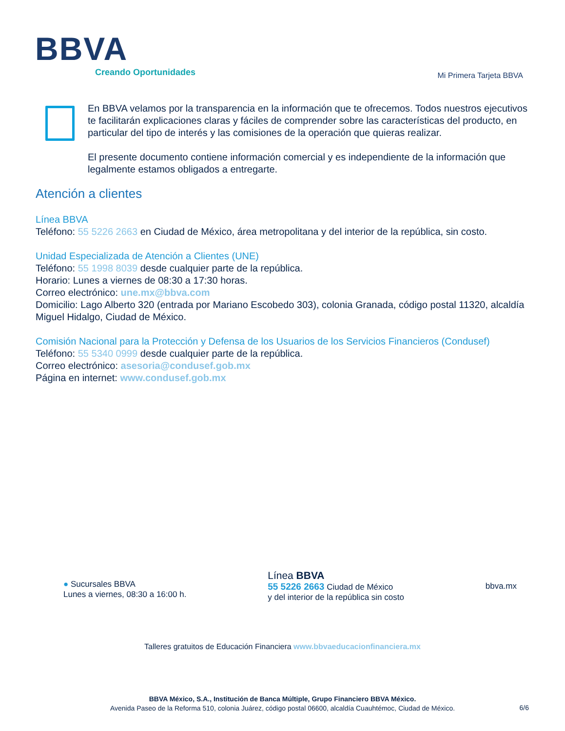BBVA
Creando Oportunidades
Mi Primera Tarjeta BBVA
En BBVA velamos por la transparencia en la información que te ofrecemos. Todos nuestros ejecutivos te facilitarán explicaciones claras y fáciles de comprender sobre las características del producto, en particular del tipo de interés y las comisiones de la operación que quieras realizar.
El presente documento contiene información comercial y es independiente de la información que legalmente estamos obligados a entregarte.
Atención a clientes
Línea BBVA
Teléfono: 55 5226 2663 en Ciudad de México, área metropolitana y del interior de la república, sin costo.
Unidad Especializada de Atención a Clientes (UNE)
Teléfono: 55 1998 8039 desde cualquier parte de la república.
Horario: Lunes a viernes de 08:30 a 17:30 horas.
Correo electrónico: une.mx@bbva.com
Domicilio: Lago Alberto 320 (entrada por Mariano Escobedo 303), colonia Granada, código postal 11320, alcaldía Miguel Hidalgo, Ciudad de México.
Comisión Nacional para la Protección y Defensa de los Usuarios de los Servicios Financieros (Condusef)
Teléfono: 55 5340 0999 desde cualquier parte de la república.
Correo electrónico: asesoria@condusef.gob.mx
Página en internet: www.condusef.gob.mx
● Sucursales BBVA
Lunes a viernes, 08:30 a 16:00 h.
Línea BBVA
55 5226 2663 Ciudad de México
y del interior de la república sin costo
bbva.mx
Talleres gratuitos de Educación Financiera www.bbvaeducacionfinanciera.mx
BBVA México, S.A., Institución de Banca Múltiple, Grupo Financiero BBVA México.
Avenida Paseo de la Reforma 510, colonia Juárez, código postal 06600, alcaldía Cuauhtémoc, Ciudad de México.
6/6